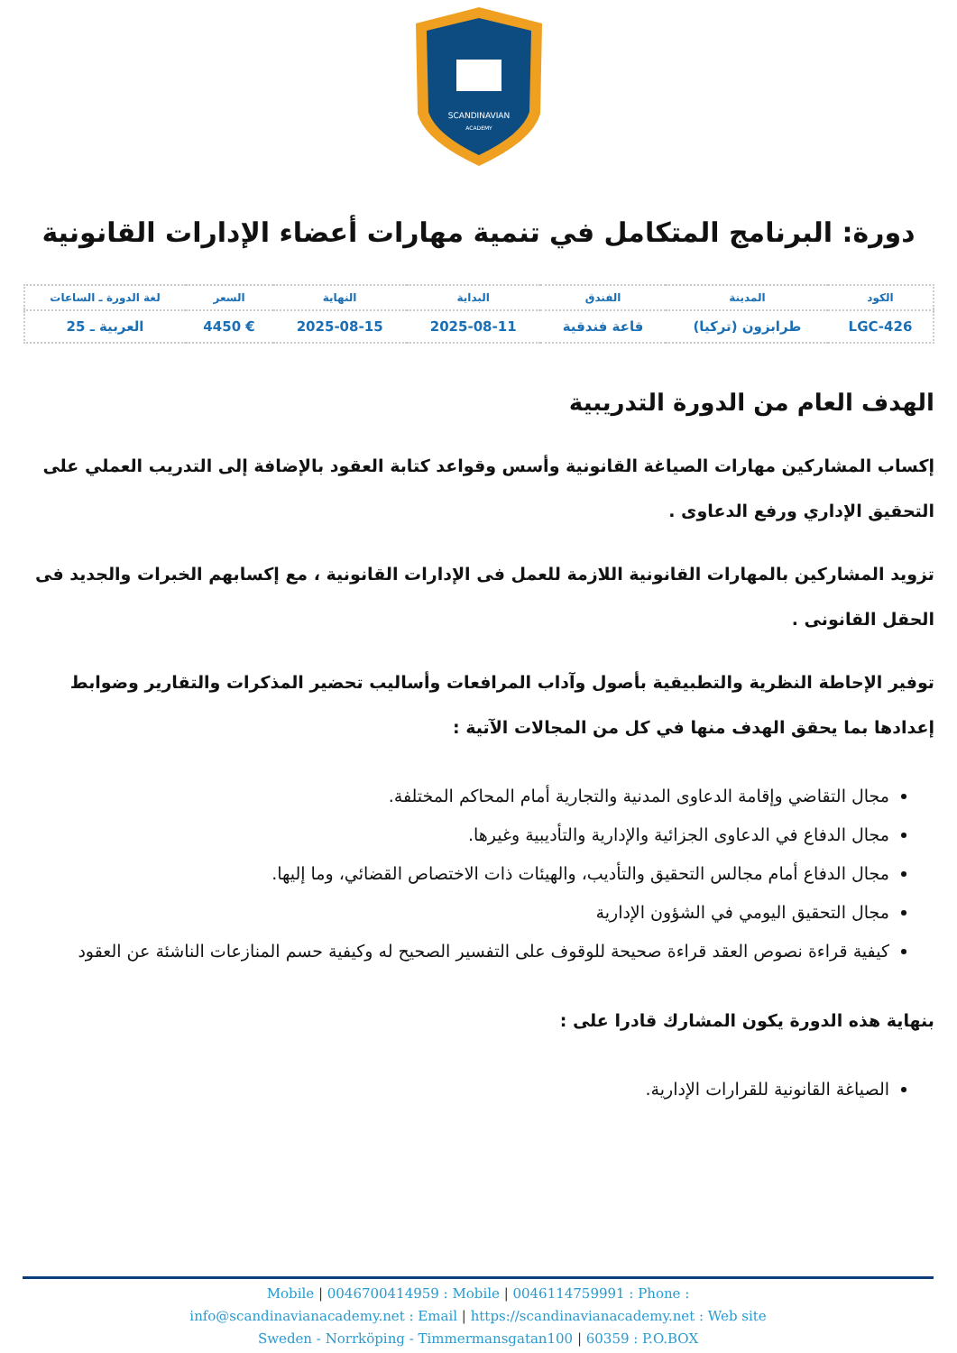SCANDINAVIAN
ACADEMY
دورة: البرنامج المتكامل في تنمية مهارات أعضاء الإدارات القانونية
| الكود | المدينة | الفندق | البداية | النهاية | السعر | لغة الدورة ـ الساعات |
| --- | --- | --- | --- | --- | --- | --- |
| LGC-426 | طرابزون (تركيا) | قاعة فندقية | 2025-08-11 | 2025-08-15 | € 4450 | العربية ـ 25 |
الهدف العام من الدورة التدريبية
إكساب المشاركين مهارات الصياغة القانونية وأسس وقواعد كتابة العقود بالإضافة إلى التدريب العملي على التحقيق الإداري ورفع الدعاوى .
تزويد المشاركين بالمهارات القانونية اللازمة للعمل فى الإدارات القانونية ، مع إكسابهم الخبرات والجديد فى الحقل القانونى .
توفير الإحاطة النظرية والتطبيقية بأصول وآداب المرافعات وأساليب تحضير المذكرات والتقارير وضوابط إعدادها بما يحقق الهدف منها في كل من المجالات الآتية :
مجال التقاضي وإقامة الدعاوى المدنية والتجارية أمام المحاكم المختلفة.
مجال الدفاع في الدعاوى الجزائية والإدارية والتأديبية وغيرها.
مجال الدفاع أمام مجالس التحقيق والتأديب، والهيئات ذات الاختصاص القضائي، وما إليها.
مجال التحقيق اليومي في الشؤون الإدارية
كيفية قراءة نصوص العقد قراءة صحيحة للوقوف على التفسير الصحيح له وكيفية حسم المنازعات الناشئة عن العقود
بنهاية هذه الدورة يكون المشارك قادرا على :
الصياغة القانونية للقرارات الإدارية.
Mobile | 0046700414959 : Mobile | 0046114759991 : Phone :
info@scandinavianacademy.net : Email | https://scandinavianacademy.net : Web site
Sweden - Norrköping - Timmermansgatan100 | 60359 : P.O.BOX